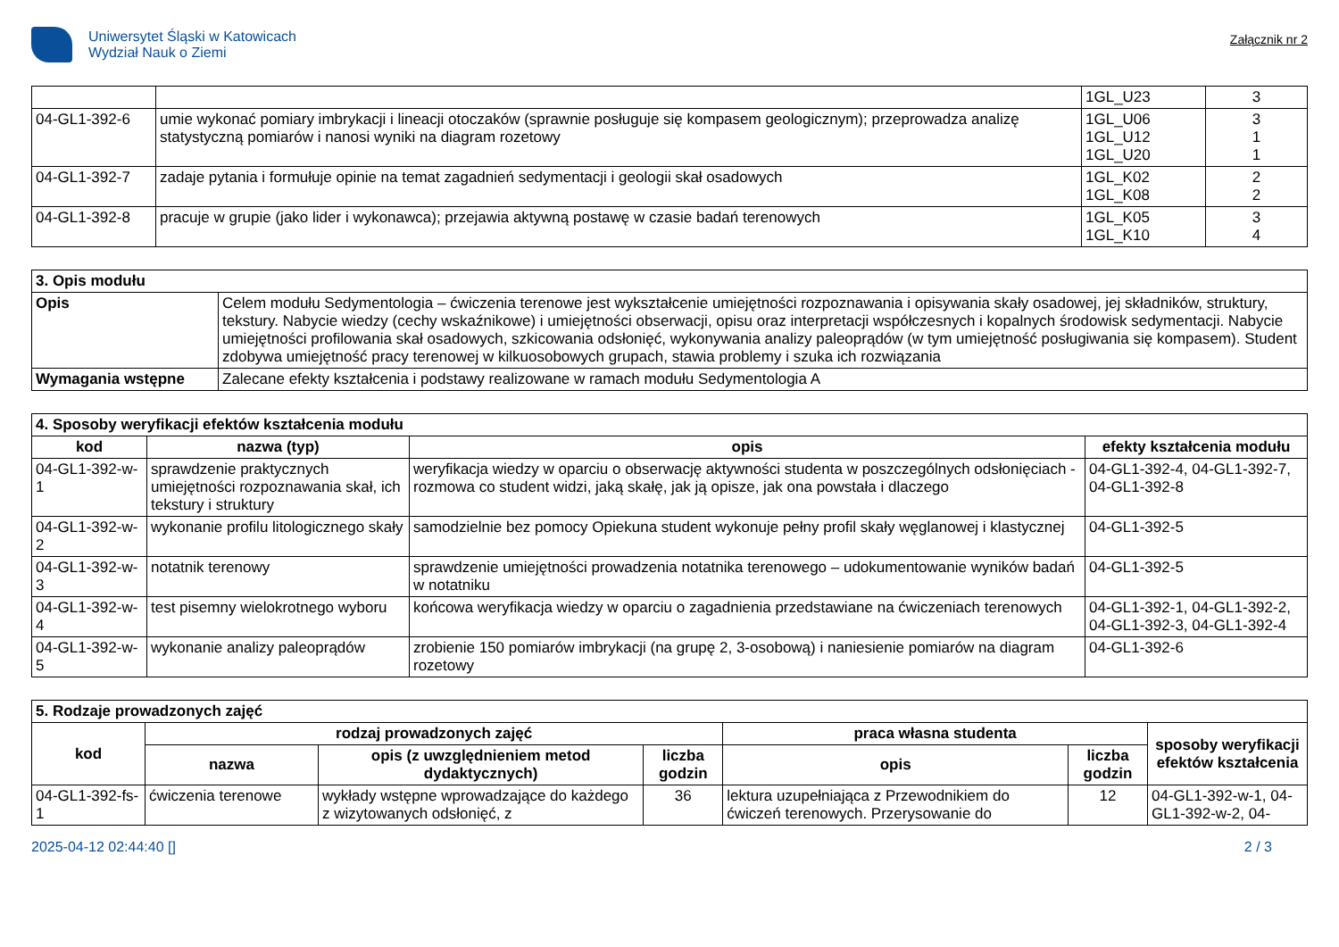Uniwersytet Śląski w Katowicach
Wydział Nauk o Ziemi
Załącznik nr 2
| | | 1GL_U23 | 3 |
| 04-GL1-392-6 | umie wykonać pomiary imbrykacji i lineacji otoczaków (sprawnie posługuje się kompasem geologicznym); przeprowadza analizę statystyczną pomiarów i nanosi wyniki na diagram rozetowy | 1GL_U06 1GL_U12 1GL_U20 | 3 1 1 |
| 04-GL1-392-7 | zadaje pytania i formułuje opinie na temat zagadnień sedymentacji i geologii skał osadowych | 1GL_K02 1GL_K08 | 2 2 |
| 04-GL1-392-8 | pracuje w grupie (jako lider i wykonawca); przejawia aktywną postawę w czasie badań terenowych | 1GL_K05 1GL_K10 | 3 4 |
| 3. Opis modułu | |
| --- | --- |
| Opis | Celem modułu Sedymentologia – ćwiczenia terenowe jest wykształcenie umiejętności rozpoznawania i opisywania skały osadowej, jej składników, struktury, tekstury. Nabycie wiedzy (cechy wskaźnikowe) i umiejętności obserwacji, opisu oraz interpretacji współczesnych i kopalnych środowisk sedymentacji. Nabycie umiejętności profilowania skał osadowych, szkicowania odsłonięć, wykonywania analizy paleoprądów (w tym umiejętność posługiwania się kompasem). Student zdobywa umiejętność pracy terenowej w kilkuosobowych grupach, stawia problemy i szuka ich rozwiązania |
| Wymagania wstępne | Zalecane efekty kształcenia i podstawy realizowane w ramach modułu Sedymentologia A |
| 4. Sposoby weryfikacji efektów kształcenia modułu | | | |
| --- | --- | --- | --- |
| kod | nazwa (typ) | opis | efekty kształcenia modułu |
| 04-GL1-392-w-1 | sprawdzenie praktycznych umiejętności rozpoznawania skał, ich tekstury i struktury | weryfikacja wiedzy w oparciu o obserwację aktywności studenta w poszczególnych odsłonięciach - rozmowa co student widzi, jaką skałę, jak ją opisze, jak ona powstała i dlaczego | 04-GL1-392-4, 04-GL1-392-7, 04-GL1-392-8 |
| 04-GL1-392-w-2 | wykonanie profilu litologicznego skały | samodzielnie bez pomocy Opiekuna student wykonuje pełny profil skały węglanowej i klastycznej | 04-GL1-392-5 |
| 04-GL1-392-w-3 | notatnik terenowy | sprawdzenie umiejętności prowadzenia notatnika terenowego – udokumentowanie wyników badań w notatniku | 04-GL1-392-5 |
| 04-GL1-392-w-4 | test pisemny wielokrotnego wyboru | końcowa weryfikacja wiedzy w oparciu o zagadnienia przedstawiane na ćwiczeniach terenowych | 04-GL1-392-1, 04-GL1-392-2, 04-GL1-392-3, 04-GL1-392-4 |
| 04-GL1-392-w-5 | wykonanie analizy paleoprądów | zrobienie 150 pomiarów imbrykacji (na grupę 2, 3-osobową) i naniesienie pomiarów na diagram rozetowy | 04-GL1-392-6 |
| 5. Rodzaje prowadzonych zajęć | | | | | | |
| --- | --- | --- | --- | --- | --- | --- |
| kod | rodzaj prowadzonych zajęć | | | praca własna studenta | | sposoby weryfikacji efektów kształcenia |
| | nazwa | opis (z uwzględnieniem metod dydaktycznych) | liczba godzin | opis | liczba godzin | |
| 04-GL1-392-fs-1 | ćwiczenia terenowe | wykłady wstępne wprowadzające do każdego z wizytowanych odsłonięć, z | 36 | lektura uzupełniająca z Przewodnikiem do ćwiczeń terenowych. Przerysowanie do | 12 | 04-GL1-392-w-1, 04-GL1-392-w-2, 04- |
2025-04-12 02:44:40 [] 2 / 3